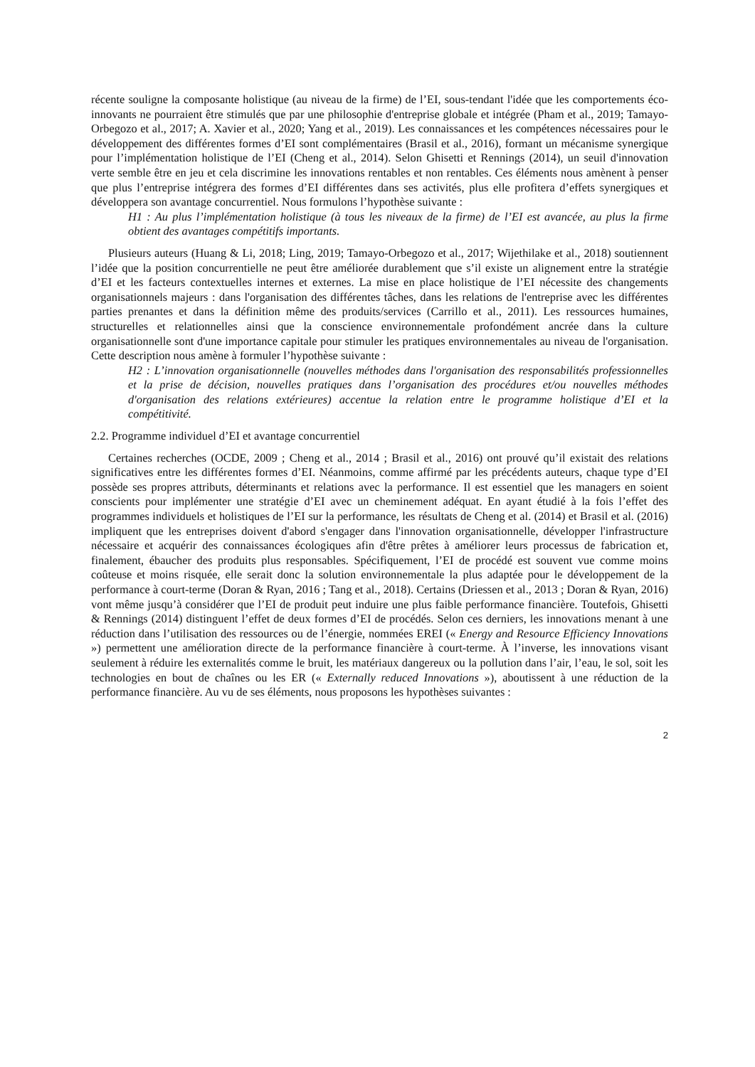récente souligne la composante holistique (au niveau de la firme) de l’EI, sous-tendant l'idée que les comportements éco-innovants ne pourraient être stimulés que par une philosophie d'entreprise globale et intégrée (Pham et al., 2019; Tamayo-Orbegozo et al., 2017; A. Xavier et al., 2020; Yang et al., 2019). Les connaissances et les compétences nécessaires pour le développement des différentes formes d’EI sont complémentaires (Brasil et al., 2016), formant un mécanisme synergique pour l’implémentation holistique de l’EI (Cheng et al., 2014). Selon Ghisetti et Rennings (2014), un seuil d'innovation verte semble être en jeu et cela discrimine les innovations rentables et non rentables. Ces éléments nous amènent à penser que plus l’entreprise intégrera des formes d’EI différentes dans ses activités, plus elle profitera d’effets synergiques et développera son avantage concurrentiel. Nous formulons l’hypothèse suivante :
H1 : Au plus l’implémentation holistique (à tous les niveaux de la firme) de l’EI est avancée, au plus la firme obtient des avantages compétitifs importants.
Plusieurs auteurs (Huang & Li, 2018; Ling, 2019; Tamayo-Orbegozo et al., 2017; Wijethilake et al., 2018) soutiennent l’idée que la position concurrentielle ne peut être améliorée durablement que s’il existe un alignement entre la stratégie d’EI et les facteurs contextuelles internes et externes. La mise en place holistique de l’EI nécessite des changements organisationnels majeurs : dans l'organisation des différentes tâches, dans les relations de l'entreprise avec les différentes parties prenantes et dans la définition même des produits/services (Carrillo et al., 2011). Les ressources humaines, structurelles et relationnelles ainsi que la conscience environnementale profondément ancrée dans la culture organisationnelle sont d'une importance capitale pour stimuler les pratiques environnementales au niveau de l'organisation. Cette description nous amène à formuler l’hypothèse suivante :
H2 : L’innovation organisationnelle (nouvelles méthodes dans l'organisation des responsabilités professionnelles et la prise de décision, nouvelles pratiques dans l’organisation des procédures et/ou nouvelles méthodes d'organisation des relations extérieures) accentue la relation entre le programme holistique d’EI et la compétitivité.
2.2. Programme individuel d’EI et avantage concurrentiel
Certaines recherches (OCDE, 2009 ; Cheng et al., 2014 ; Brasil et al., 2016) ont prouvé qu’il existait des relations significatives entre les différentes formes d’EI. Néanmoins, comme affirmé par les précédents auteurs, chaque type d’EI possède ses propres attributs, déterminants et relations avec la performance. Il est essentiel que les managers en soient conscients pour implémenter une stratégie d’EI avec un cheminement adéquat. En ayant étudié à la fois l’effet des programmes individuels et holistiques de l’EI sur la performance, les résultats de Cheng et al. (2014) et Brasil et al. (2016) impliquent que les entreprises doivent d'abord s'engager dans l'innovation organisationnelle, développer l'infrastructure nécessaire et acquérir des connaissances écologiques afin d'être prêtes à améliorer leurs processus de fabrication et, finalement, ébaucher des produits plus responsables. Spécifiquement, l’EI de procédé est souvent vue comme moins coûteuse et moins risquée, elle serait donc la solution environnementale la plus adaptée pour le développement de la performance à court-terme (Doran & Ryan, 2016 ; Tang et al., 2018). Certains (Driessen et al., 2013 ; Doran & Ryan, 2016) vont même jusqu’à considérer que l’EI de produit peut induire une plus faible performance financière. Toutefois, Ghisetti & Rennings (2014) distinguent l’effet de deux formes d’EI de procédés. Selon ces derniers, les innovations menant à une réduction dans l’utilisation des ressources ou de l’énergie, nommées EREI (« Energy and Resource Efficiency Innovations ») permettent une amélioration directe de la performance financière à court-terme. À l’inverse, les innovations visant seulement à réduire les externalités comme le bruit, les matériaux dangereux ou la pollution dans l’air, l’eau, le sol, soit les technologies en bout de chaînes ou les ER (« Externally reduced Innovations »), aboutissent à une réduction de la performance financière. Au vu de ses éléments, nous proposons les hypothèses suivantes :
2